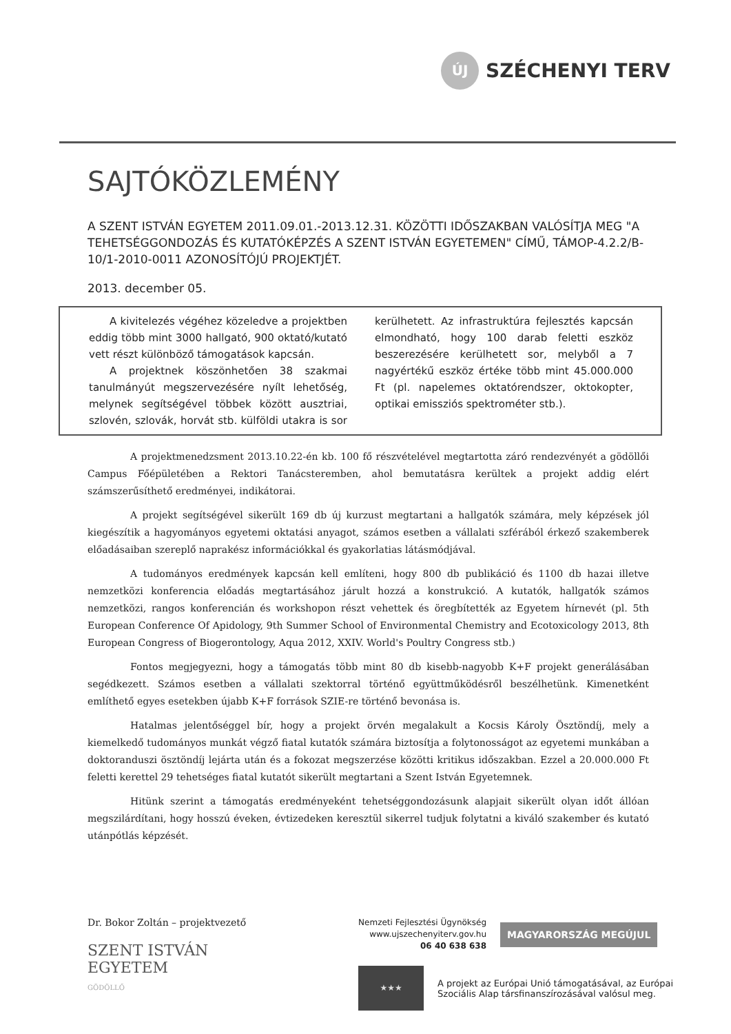ÚJ
SZÉCHENYI TERV
SAJTÓKÖZLEMÉNY
A SZENT ISTVÁN EGYETEM 2011.09.01.-2013.12.31. KÖZÖTTI IDŐSZAKBAN VALÓSÍTJA MEG "A TEHETSÉGGONDOZÁS ÉS KUTATÓKÉPZÉS A SZENT ISTVÁN EGYETEMEN" CÍMŰ, TÁMOP-4.2.2/B-10/1-2010-0011 AZONOSÍTÓJÚ PROJEKTJÉT.
2013. december 05.
A kivitelezés végéhez közeledve a projektben eddig több mint 3000 hallgató, 900 oktató/kutató vett részt különböző támogatások kapcsán.
A projektnek köszönhetően 38 szakmai tanulmányút megszervezésére nyílt lehetőség, melynek segítségével többek között ausztriai, szlovén, szlovák, horvát stb. külföldi utakra is sor kerülhetett. Az infrastruktúra fejlesztés kapcsán elmondható, hogy 100 darab feletti eszköz beszerezésére kerülhetett sor, melyből a 7 nagyértékű eszköz értéke több mint 45.000.000 Ft (pl. napelemes oktatórendszer, oktokopter, optikai emissziós spektrométer stb.).
A projektmenedzsment 2013.10.22-én kb. 100 fő részvételével megtartotta záró rendezvényét a gödöllői Campus Főépületében a Rektori Tanácsteremben, ahol bemutatásra kerültek a projekt addig elért számszerűsíthető eredményei, indikátorai.
A projekt segítségével sikerült 169 db új kurzust megtartani a hallgatók számára, mely képzések jól kiegészítik a hagyományos egyetemi oktatási anyagot, számos esetben a vállalati szférából érkező szakemberek előadásaiban szereplő naprakész információkkal és gyakorlatias látásmódjával.
A tudományos eredmények kapcsán kell említeni, hogy 800 db publikáció és 1100 db hazai illetve nemzetközi konferencia előadás megtartásához járult hozzá a konstrukció. A kutatók, hallgatók számos nemzetközi, rangos konferencián és workshopon részt vehettek és öregbítették az Egyetem hírnevét (pl. 5th European Conference Of Apidology, 9th Summer School of Environmental Chemistry and Ecotoxicology 2013, 8th European Congress of Biogerontology, Aqua 2012, XXIV. World's Poultry Congress stb.)
Fontos megjegyezni, hogy a támogatás több mint 80 db kisebb-nagyobb K+F projekt generálásában segédkezett. Számos esetben a vállalati szektorral történő együttműködésről beszélhetünk. Kimenetként említhető egyes esetekben újabb K+F források SZIE-re történő bevonása is.
Hatalmas jelentőséggel bír, hogy a projekt örvén megalakult a Kocsis Károly Ösztöndíj, mely a kiemelkedő tudományos munkát végző fiatal kutatók számára biztosítja a folytonosságot az egyetemi munkában a doktoranduszi ösztöndíj lejárta után és a fokozat megszerzése közötti kritikus időszakban. Ezzel a 20.000.000 Ft feletti kerettel 29 tehetséges fiatal kutatót sikerült megtartani a Szent István Egyetemnek.
Hitünk szerint a támogatás eredményeként tehetséggondozásunk alapjait sikerült olyan időt állóan megszilárdítani, hogy hosszú éveken, évtizedeken keresztül sikerrel tudjuk folytatni a kiváló szakember és kutató utánpótlás képzését.
Dr. Bokor Zoltán – projektvezető
SZENT ISTVÁN
EGYETEM
GÖDÖLLŐ
Nemzeti Fejlesztési Ügynökség
www.ujszechenyiterv.gov.hu
06 40 638 638
MAGYARORSZÁG MEGÚJUL
★★★
A projekt az Európai Unió támogatásával, az Európai
Szociális Alap társfinanszírozásával valósul meg.